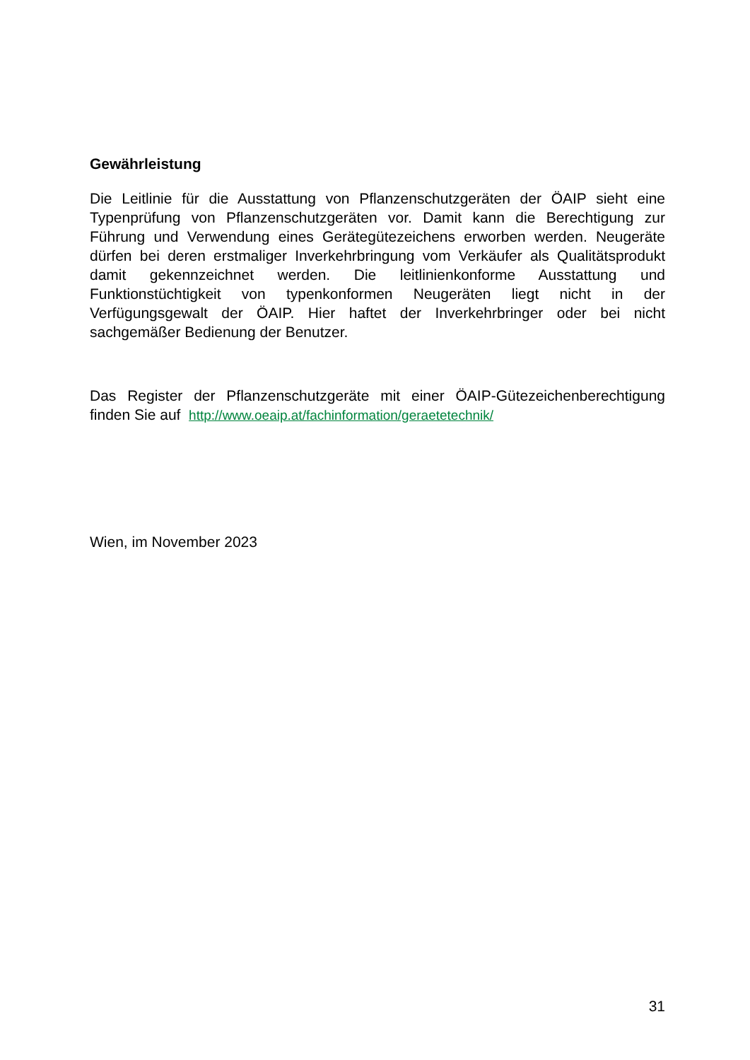Gewährleistung
Die Leitlinie für die Ausstattung von Pflanzenschutzgeräten der ÖAIP sieht eine Typenprüfung von Pflanzenschutzgeräten vor. Damit kann die Berechtigung zur Führung und Verwendung eines Gerätegütezeichens erworben werden. Neugeräte dürfen bei deren erstmaliger Inverkehrbringung vom Verkäufer als Qualitätsprodukt damit gekennzeichnet werden. Die leitlinienkonforme Ausstattung und Funktionstüchtigkeit von typenkonformen Neugeräten liegt nicht in der Verfügungsgewalt der ÖAIP. Hier haftet der Inverkehrbringer oder bei nicht sachgemäßer Bedienung der Benutzer.
Das Register der Pflanzenschutzgeräte mit einer ÖAIP-Gütezeichenberechtigung finden Sie auf http://www.oeaip.at/fachinformation/geraetetechnik/
Wien, im November 2023
31